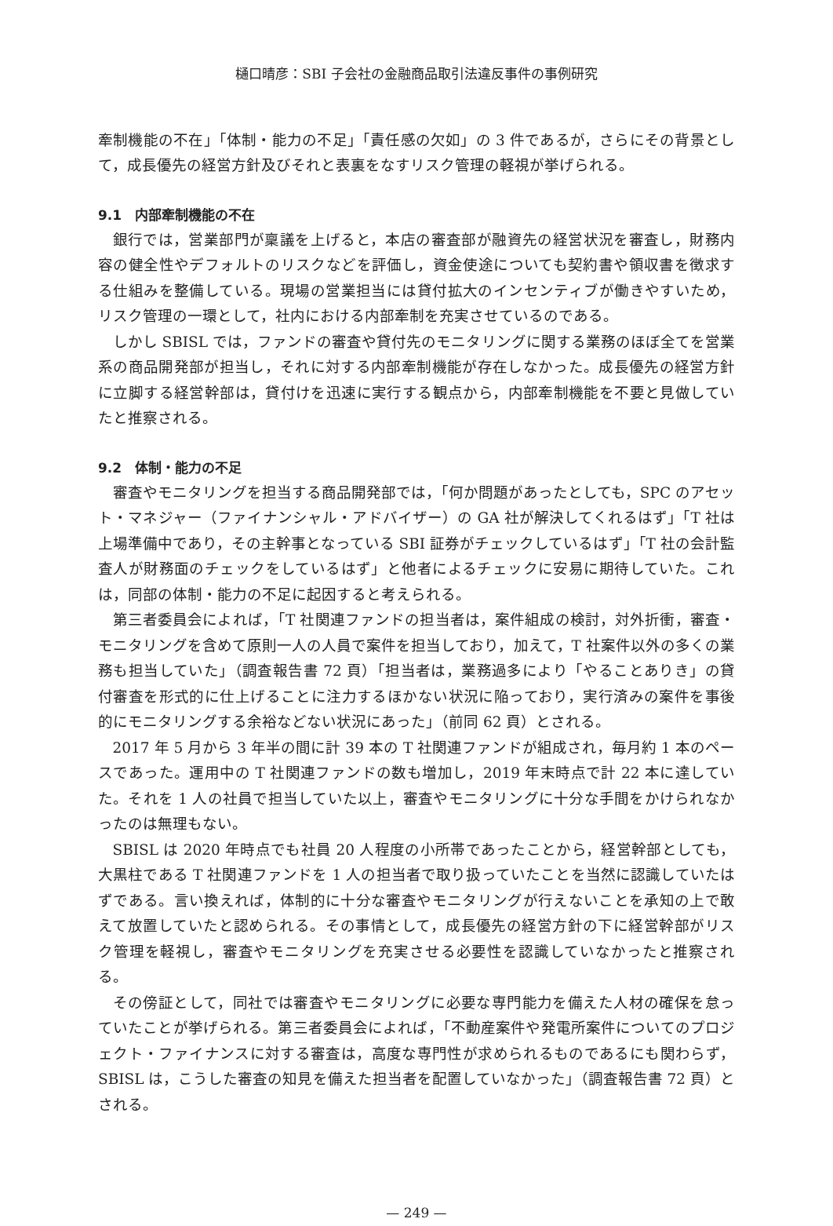樋口晴彦：SBI 子会社の金融商品取引法違反事件の事例研究
牽制機能の不在」「体制・能力の不足」「責任感の欠如」の 3 件であるが，さらにその背景として，成長優先の経営方針及びそれと表裏をなすリスク管理の軽視が挙げられる。
9.1　内部牽制機能の不在
銀行では，営業部門が稟議を上げると，本店の審査部が融資先の経営状況を審査し，財務内容の健全性やデフォルトのリスクなどを評価し，資金使途についても契約書や領収書を徴求する仕組みを整備している。現場の営業担当には貸付拡大のインセンティブが働きやすいため，リスク管理の一環として，社内における内部牽制を充実させているのである。
しかし SBISL では，ファンドの審査や貸付先のモニタリングに関する業務のほぼ全てを営業系の商品開発部が担当し，それに対する内部牽制機能が存在しなかった。成長優先の経営方針に立脚する経営幹部は，貸付けを迅速に実行する観点から，内部牽制機能を不要と見做していたと推察される。
9.2　体制・能力の不足
審査やモニタリングを担当する商品開発部では，「何か問題があったとしても，SPC のアセット・マネジャー（ファイナンシャル・アドバイザー）の GA 社が解決してくれるはず」「T 社は上場準備中であり，その主幹事となっている SBI 証券がチェックしているはず」「T 社の会計監査人が財務面のチェックをしているはず」と他者によるチェックに安易に期待していた。これは，同部の体制・能力の不足に起因すると考えられる。
第三者委員会によれば，「T 社関連ファンドの担当者は，案件組成の検討，対外折衝，審査・モニタリングを含めて原則一人の人員で案件を担当しており，加えて，T 社案件以外の多くの業務も担当していた」（調査報告書 72 頁）「担当者は，業務過多により「やることありき」の貸付審査を形式的に仕上げることに注力するほかない状況に陥っており，実行済みの案件を事後的にモニタリングする余裕などない状況にあった」（前同 62 頁）とされる。
2017 年 5 月から 3 年半の間に計 39 本の T 社関連ファンドが組成され，毎月約 1 本のペースであった。運用中の T 社関連ファンドの数も増加し，2019 年末時点で計 22 本に達していた。それを 1 人の社員で担当していた以上，審査やモニタリングに十分な手間をかけられなかったのは無理もない。
SBISL は 2020 年時点でも社員 20 人程度の小所帯であったことから，経営幹部としても，大黒柱である T 社関連ファンドを 1 人の担当者で取り扱っていたことを当然に認識していたはずである。言い換えれば，体制的に十分な審査やモニタリングが行えないことを承知の上で敢えて放置していたと認められる。その事情として，成長優先の経営方針の下に経営幹部がリスク管理を軽視し，審査やモニタリングを充実させる必要性を認識していなかったと推察される。
その傍証として，同社では審査やモニタリングに必要な専門能力を備えた人材の確保を怠っていたことが挙げられる。第三者委員会によれば，「不動産案件や発電所案件についてのプロジェクト・ファイナンスに対する審査は，高度な専門性が求められるものであるにも関わらず，SBISL は，こうした審査の知見を備えた担当者を配置していなかった」（調査報告書 72 頁）とされる。
— 249 —